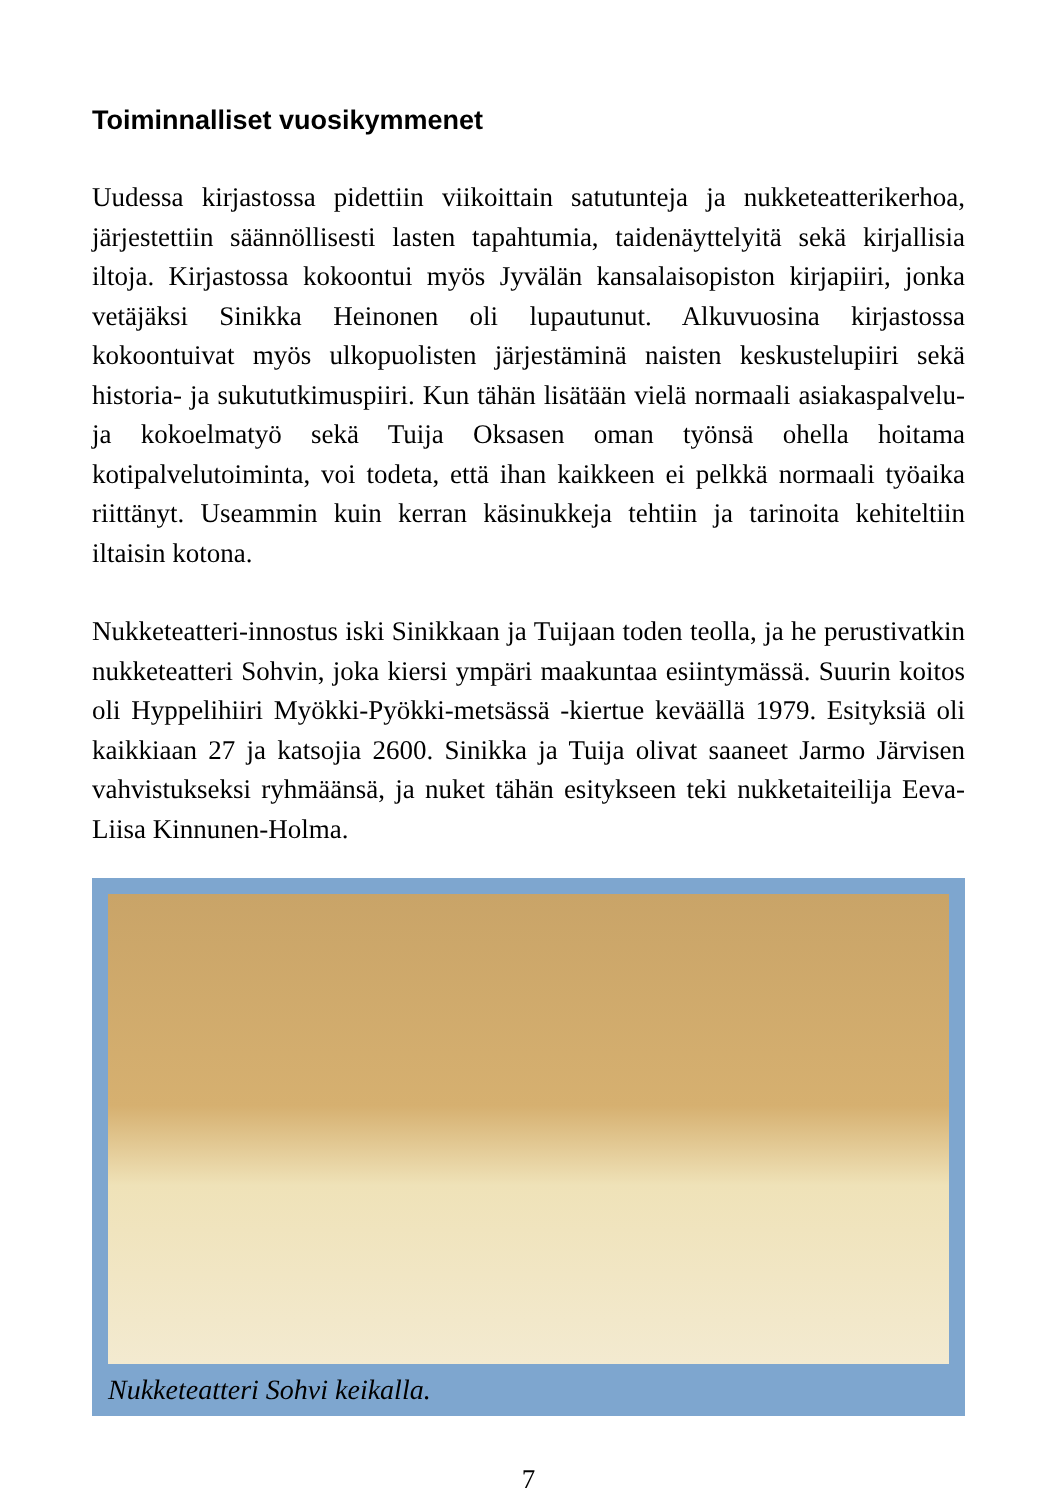Toiminnalliset vuosikymmenet
Uudessa kirjastossa pidettiin viikoittain satutunteja ja nukketeatterikerhoa, järjestettiin säännöllisesti lasten tapahtumia, taidenäyttelyitä sekä kirjallisia iltoja. Kirjastossa kokoontui myös Jyvälän kansalaisopiston kirjapiiri, jonka vetäjäksi Sinikka Heinonen oli lupautunut. Alkuvuosina kirjastossa kokoontuivat myös ulkopuolisten järjestäminä naisten keskustelupiiri sekä historia- ja sukututkimuspiiri. Kun tähän lisätään vielä normaali asiakaspalvelu- ja kokoelmatyö sekä Tuija Oksasen oman työnsä ohella hoitama kotipalvelutoiminta, voi todeta, että ihan kaikkeen ei pelkkä normaali työaika riittänyt. Useammin kuin kerran käsinukkeja tehtiin ja tarinoita kehiteltiin iltaisin kotona.
Nukketeatteri-innostus iski Sinikkaan ja Tuijaan toden teolla, ja he perustivatkin nukketeatteri Sohvin, joka kiersi ympäri maakuntaa esiintymässä. Suurin koitos oli Hyppelihiiri Myökki-Pyökki-metsässä -kiertue keväällä 1979. Esityksiä oli kaikkiaan 27 ja katsojia 2600. Sinikka ja Tuija olivat saaneet Jarmo Järvisen vahvistukseksi ryhmäänsä, ja nuket tähän esitykseen teki nukketaiteilija Eeva-Liisa Kinnunen-Holma.
Nukketeatteri Sohvi keikalla.
7